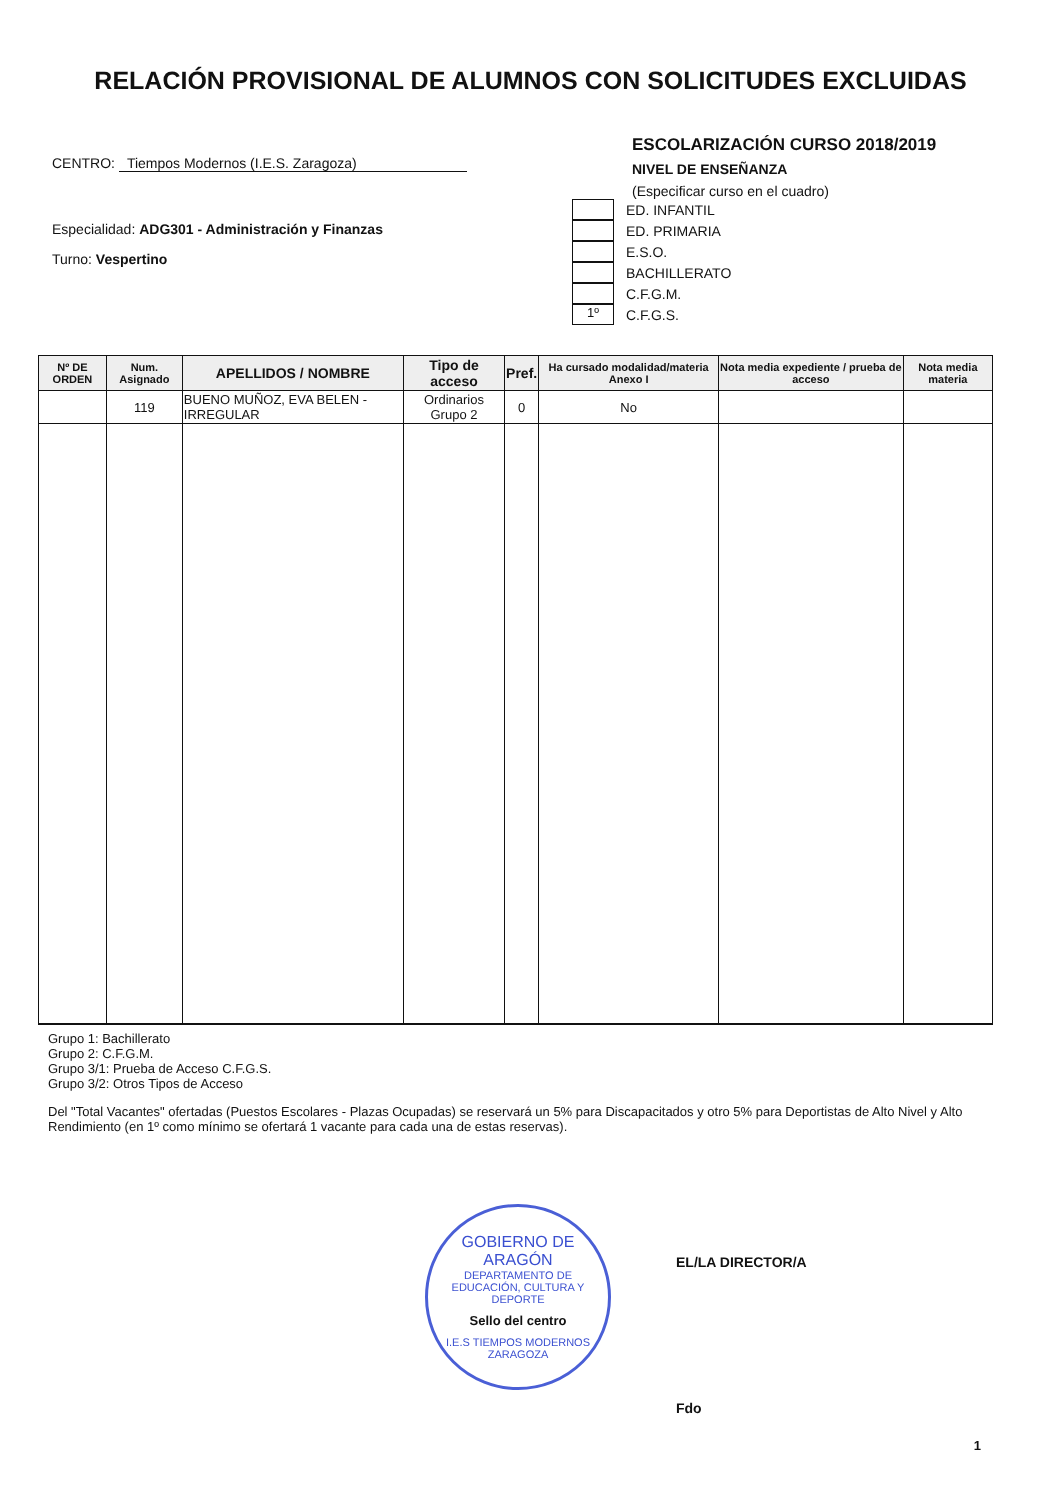RELACIÓN PROVISIONAL DE ALUMNOS CON SOLICITUDES EXCLUIDAS
CENTRO: Tiempos Modernos (I.E.S. Zaragoza)
Especialidad: ADG301 - Administración y Finanzas
Turno: Vespertino
ESCOLARIZACIÓN CURSO 2018/2019
NIVEL DE ENSEÑANZA
(Especificar curso en el cuadro)
ED. INFANTIL
ED. PRIMARIA
E.S.O.
BACHILLERATO
C.F.G.M.
1º C.F.G.S.
| Nº DE ORDEN | Num. Asignado | APELLIDOS / NOMBRE | Tipo de acceso | Pref. | Ha cursado modalidad/materia Anexo I | Nota media expediente / prueba de acceso | Nota media materia |
| --- | --- | --- | --- | --- | --- | --- | --- |
| | 119 | BUENO MUÑOZ, EVA BELEN - IRREGULAR | Ordinarios Grupo 2 | 0 | No | | |
Grupo 1: Bachillerato
Grupo 2: C.F.G.M.
Grupo 3/1: Prueba de Acceso C.F.G.S.
Grupo 3/2: Otros Tipos de Acceso
Del "Total Vacantes" ofertadas (Puestos Escolares - Plazas Ocupadas) se reservará un 5% para Discapacitados y otro 5% para Deportistas de Alto Nivel y Alto Rendimiento (en 1º como mínimo se ofertará 1 vacante para cada una de estas reservas).
GOBIERNO DE ARAGÓN
DEPARTAMENTO DE EDUCACIÓN, CULTURA Y DEPORTE
Sello del centro
I.E.S TIEMPOS MODERNOS ZARAGOZA
EL/LA DIRECTOR/A
Fdo
1